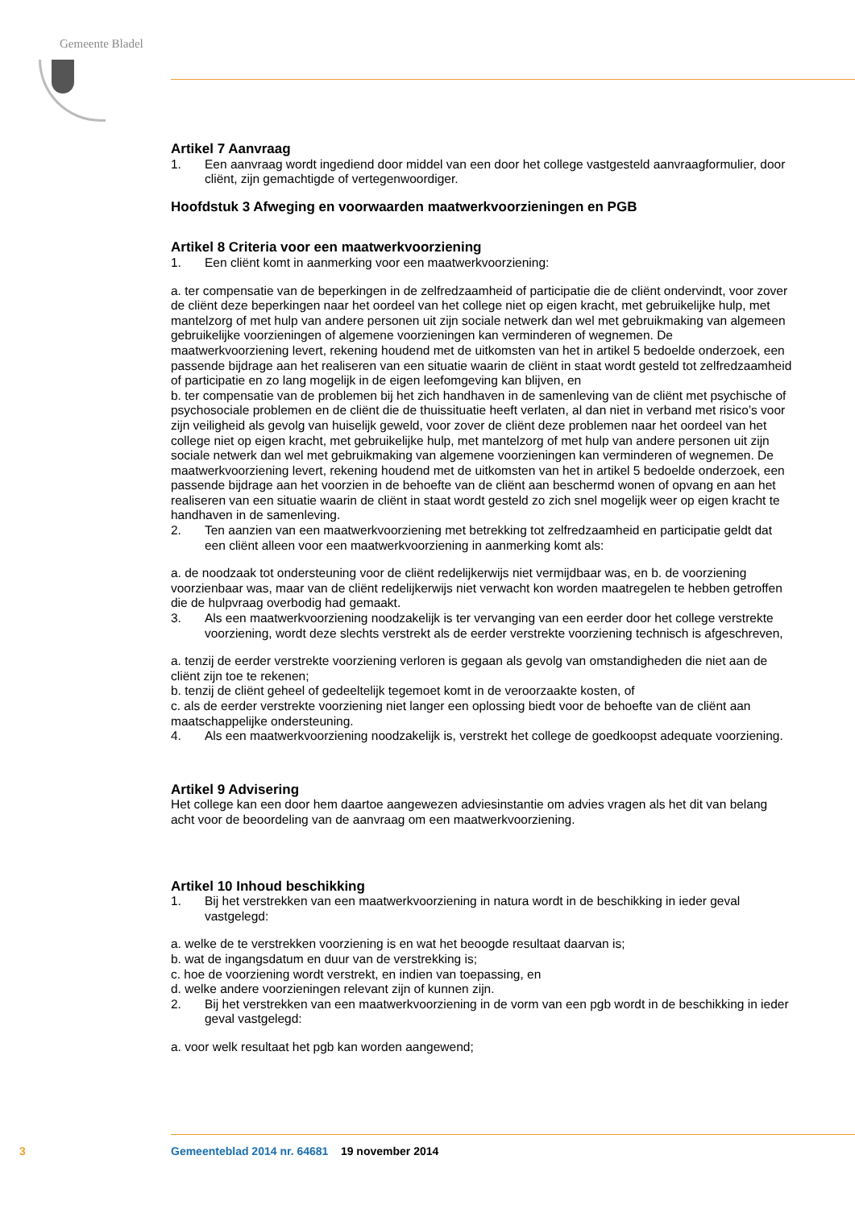Gemeente Bladel
Artikel 7 Aanvraag
1. Een aanvraag wordt ingediend door middel van een door het college vastgesteld aanvraagformulier, door cliënt, zijn gemachtigde of vertegenwoordiger.
Hoofdstuk 3 Afweging en voorwaarden maatwerkvoorzieningen en PGB
Artikel 8 Criteria voor een maatwerkvoorziening
1. Een cliënt komt in aanmerking voor een maatwerkvoorziening:
a. ter compensatie van de beperkingen in de zelfredzaamheid of participatie die de cliënt ondervindt, voor zover de cliënt deze beperkingen naar het oordeel van het college niet op eigen kracht, met gebruikelijke hulp, met mantelzorg of met hulp van andere personen uit zijn sociale netwerk dan wel met gebruikmaking van algemeen gebruikelijke voorzieningen of algemene voorzieningen kan verminderen of wegnemen. De maatwerkvoorziening levert, rekening houdend met de uitkomsten van het in artikel 5 bedoelde onderzoek, een passende bijdrage aan het realiseren van een situatie waarin de cliënt in staat wordt gesteld tot zelfredzaamheid of participatie en zo lang mogelijk in de eigen leefomgeving kan blijven, en
b. ter compensatie van de problemen bij het zich handhaven in de samenleving van de cliënt met psychische of psychosociale problemen en de cliënt die de thuissituatie heeft verlaten, al dan niet in verband met risico’s voor zijn veiligheid als gevolg van huiselijk geweld, voor zover de cliënt deze problemen naar het oordeel van het college niet op eigen kracht, met gebruikelijke hulp, met mantelzorg of met hulp van andere personen uit zijn sociale netwerk dan wel met gebruikmaking van algemene voorzieningen kan verminderen of wegnemen. De maatwerkvoorziening levert, rekening houdend met de uitkomsten van het in artikel 5 bedoelde onderzoek, een passende bijdrage aan het voorzien in de behoefte van de cliënt aan beschermd wonen of opvang en aan het realiseren van een situatie waarin de cliënt in staat wordt gesteld zo zich snel mogelijk weer op eigen kracht te handhaven in de samenleving.
2. Ten aanzien van een maatwerkvoorziening met betrekking tot zelfredzaamheid en participatie geldt dat een cliënt alleen voor een maatwerkvoorziening in aanmerking komt als:
a. de noodzaak tot ondersteuning voor de cliënt redelijkerwijs niet vermijdbaar was, en b. de voorziening voorzienbaar was, maar van de cliënt redelijkerwijs niet verwacht kon worden maatregelen te hebben getroffen die de hulpvraag overbodig had gemaakt.
3. Als een maatwerkvoorziening noodzakelijk is ter vervanging van een eerder door het college verstrekte voorziening, wordt deze slechts verstrekt als de eerder verstrekte voorziening technisch is afgeschreven,
a. tenzij de eerder verstrekte voorziening verloren is gegaan als gevolg van omstandigheden die niet aan de cliënt zijn toe te rekenen;
b. tenzij de cliënt geheel of gedeeltelijk tegemoet komt in de veroorzaakte kosten, of
c. als de eerder verstrekte voorziening niet langer een oplossing biedt voor de behoefte van de cliënt aan maatschappelijke ondersteuning.
4. Als een maatwerkvoorziening noodzakelijk is, verstrekt het college de goedkoopst adequate voorziening.
Artikel 9 Advisering
Het college kan een door hem daartoe aangewezen adviesinstantie om advies vragen als het dit van belang acht voor de beoordeling van de aanvraag om een maatwerkvoorziening.
Artikel 10 Inhoud beschikking
1. Bij het verstrekken van een maatwerkvoorziening in natura wordt in de beschikking in ieder geval vastgelegd:
a. welke de te verstrekken voorziening is en wat het beoogde resultaat daarvan is;
b. wat de ingangsdatum en duur van de verstrekking is;
c. hoe de voorziening wordt verstrekt, en indien van toepassing, en
d. welke andere voorzieningen relevant zijn of kunnen zijn.
2. Bij het verstrekken van een maatwerkvoorziening in de vorm van een pgb wordt in de beschikking in ieder geval vastgelegd:
a. voor welk resultaat het pgb kan worden aangewend;
3 Gemeenteblad 2014 nr. 64681 19 november 2014